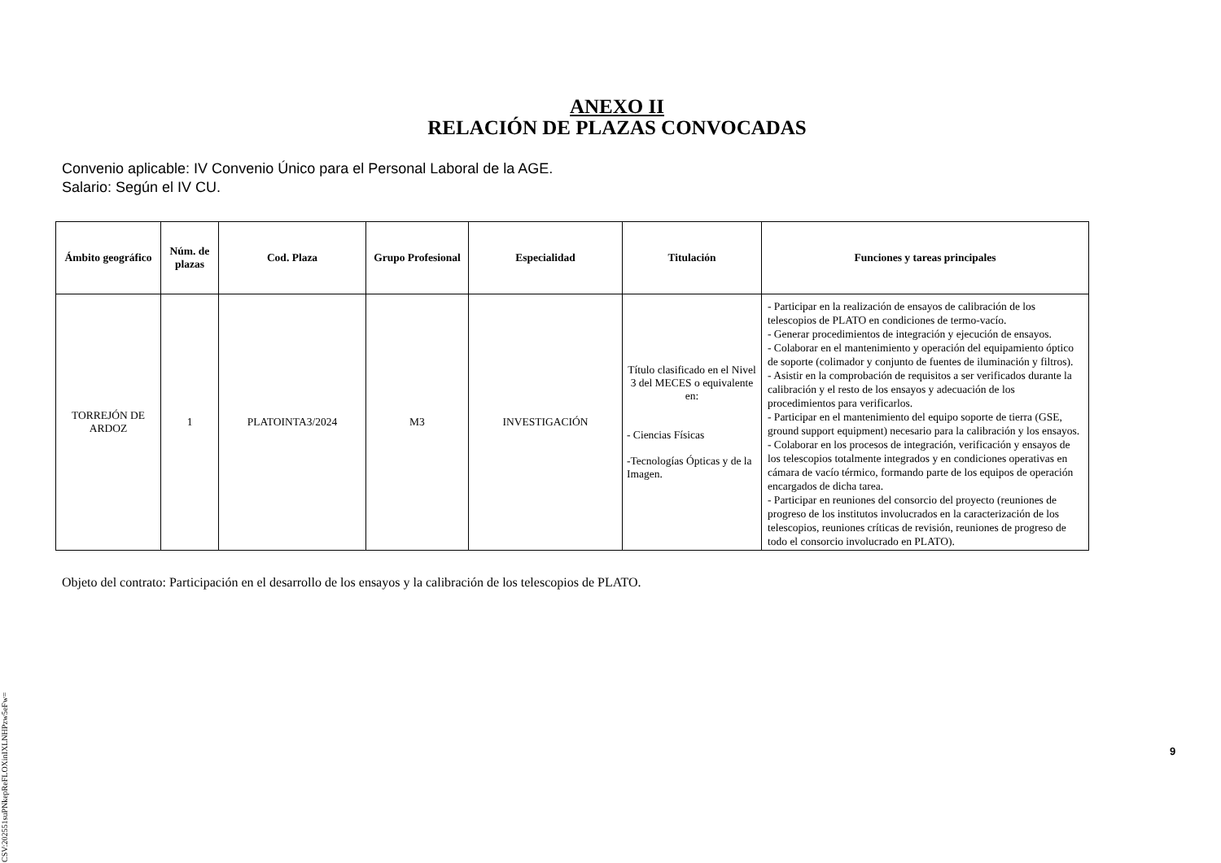ANEXO II
RELACIÓN DE PLAZAS CONVOCADAS
Convenio aplicable: IV Convenio Único para el Personal Laboral de la AGE.
Salario: Según el IV CU.
| Ámbito geográfico | Núm. de plazas | Cod. Plaza | Grupo Profesional | Especialidad | Titulación | Funciones y tareas principales |
| --- | --- | --- | --- | --- | --- | --- |
| TORREJÓN DE ARDOZ | 1 | PLATOINTA3/2024 | M3 | INVESTIGACIÓN | Título clasificado en el Nivel 3 del MECES o equivalente en: - Ciencias Físicas -Tecnologías Ópticas y de la Imagen. | - Participar en la realización de ensayos de calibración de los telescopios de PLATO en condiciones de termo-vacío. - Generar procedimientos de integración y ejecución de ensayos. - Colaborar en el mantenimiento y operación del equipamiento óptico de soporte (colimador y conjunto de fuentes de iluminación y filtros). - Asistir en la comprobación de requisitos a ser verificados durante la calibración y el resto de los ensayos y adecuación de los procedimientos para verificarlos. - Participar en el mantenimiento del equipo soporte de tierra (GSE, ground support equipment) necesario para la calibración y los ensayos. - Colaborar en los procesos de integración, verificación y ensayos de los telescopios totalmente integrados y en condiciones operativas en cámara de vacío térmico, formando parte de los equipos de operación encargados de dicha tarea. - Participar en reuniones del consorcio del proyecto (reuniones de progreso de los institutos involucrados en la caracterización de los telescopios, reuniones críticas de revisión, reuniones de progreso de todo el consorcio involucrado en PLATO). |
Objeto del contrato: Participación en el desarrollo de los ensayos y la calibración de los telescopios de PLATO.
CSV:202551suPNkepReFLOXinIXLNHPzw5eFw=
9